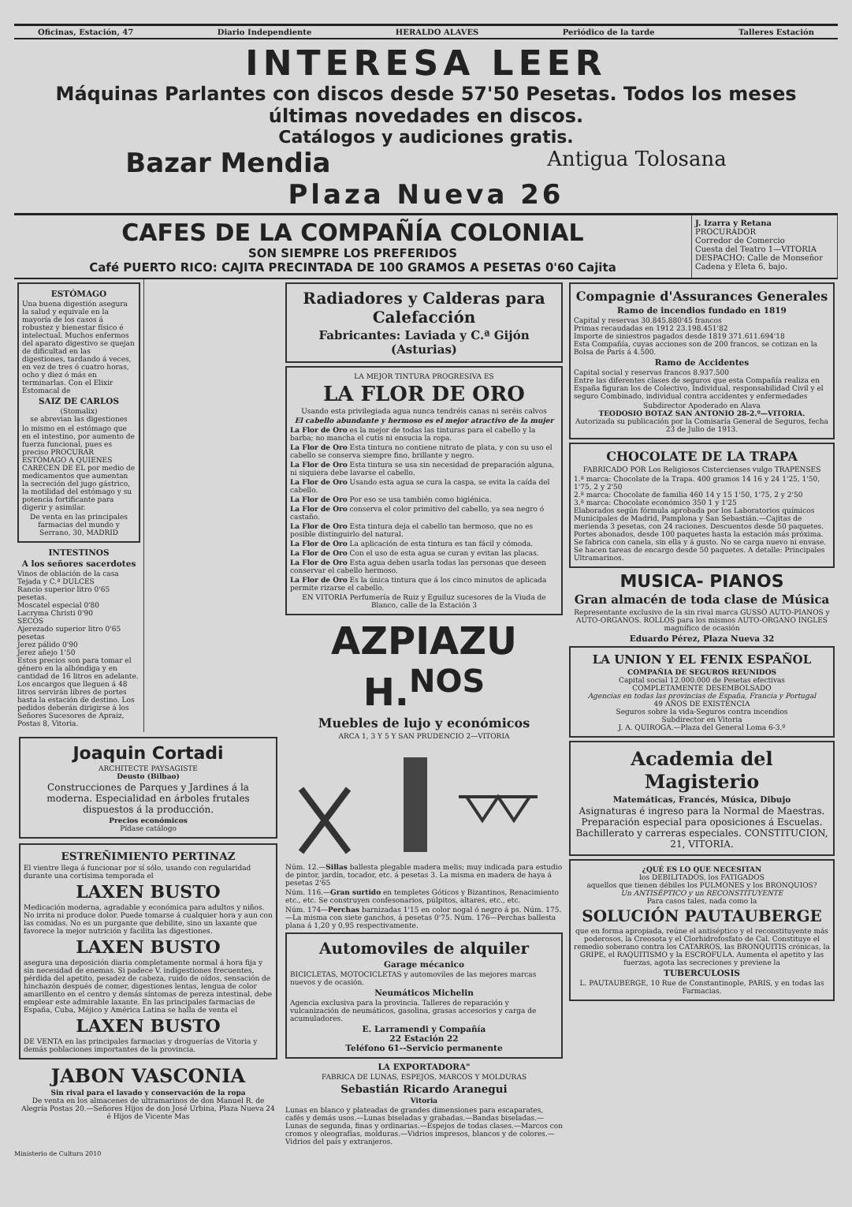Oficinas, Estación, 47 Diario Independiente HERALDO ALAVES Periódico de la tarde Talleres Estación
INTERESA LEER
Máquinas Parlantes con discos desde 57'50 Pesetas. Todos los meses últimas novedades en discos.
Catálogos y audiciones gratis.
Bazar Mendia Antigua Tolosana
Plaza Nueva 26
CAFES DE LA COMPAÑÍA COLONIAL
SON SIEMPRE LOS PREFERIDOS
Café PUERTO RICO: CAJITA PRECINTADA DE 100 GRAMOS A PESETAS 0'60 Cajita
J. Izarra y Retana
PROCURADOR
Corredor de Comercio
Cuesta del Teatro 1—VITORIA
DESPACHO: Calle de Monseñor Cadena y Eleta 6, bajo.
ESTÓMAGO
Una buena digestión asegura la salud y equivale en la mayoría de los casos á robustez y bienestar físico é intelectual. Muchos enfermos del aparato digestivo se quejan de dificultad en las digestiones, tardando á veces, en vez de tres ó cuatro horas, ocho y diez ó más en terminarlas. Con el Elixir Estomacal de
SAIZ DE CARLOS
(Stomalix)
se abrevian las digestiones
lo mismo en el estómago que en el intestino, por aumento de fuerza funcional, pues es preciso PROCURAR ESTÓMAGO A QUIENES CARECEN DE EL por medio de medicamentos que aumentan la secreción del jugo gástrico, la motilidad del estómago y su potencia fortificante para digerir y asimilar.
De venta en las principales farmacias del mundo y Serrano, 30, MADRID
INTESTINOS
A los señores sacerdotes
Vinos de oblación de la casa Tejada y C.ª DULCES
Rancio superior litro 0'65 pesetas.
Moscatel especial 0'80
Lacryma Christi 0'90
SECOS
Ajerezado superior litro 0'65 pesetas
Jerez pálido 0'90
Jerez añejo 1'50
Estos precios son para tomar el género en la alhóndiga y en cantidad de 16 litros en adelante. Los encargos que lleguen á 48 litros servirán libres de portes hasta la estación de destino. Los pedidos deberán dirigirse á los Señores Sucesores de Apraiz, Postas 8, Vitoria.
Joaquin Cortadi
ARCHITECTE PAYSAGISTE
Deusto (Bilbao)
Construcciones de Parques y Jardines á la moderna. Especialidad en árboles frutales dispuestos á la producción.
Precios económicos
Pídase catálogo
ESTREÑIMIENTO PERTINAZ
El vientre llega á funcionar por sí sólo, usando con regularidad durante una cortísima temporada el
LAXEN BUSTO
Medicación moderna, agradable y económica para adultos y niños. No irrita ni produce dolor. Puede tomarse á cualquier hora y aun con las comidas. No es un purgante que debilite, sino un laxante que favorece la mejor nutrición y facilita las digestiones.
LAXEN BUSTO
asegura una deposición diaria completamente normal á hora fija y sin necesidad de enemas. Si padece V. indigestiones frecuentes, pérdida del apetito, pesadez de cabeza, ruido de oídos, sensación de hinchazón después de comer, digestiones lentas, lengua de color amarillento en el centro y demás síntomas de pereza intestinal, debe emplear este admirable laxante. En las principales farmacias de España, Cuba, Méjico y América Latina se halla de venta el
LAXEN BUSTO
DE VENTA en las principales farmacias y droguerías de Vitoria y demás poblaciones importantes de la provincia.
JABON VASCONIA
Sin rival para el lavado y conservación de la ropa
De venta en los almacenes de ultramarinos de don Manuel R. de Alegría Postas 20.—Señores Hijos de don José Urbina, Plaza Nueva 24 é Hijos de Vicente Mas
Radiadores y Calderas para Calefacción
Fabricantes: Laviada y C.ª Gijón (Asturias)
LA MEJOR TINTURA PROGRESIVA ES
LA FLOR DE ORO
Usando esta privilegiada agua nunca tendréis canas ni seréis calvos
El cabello abundante y hermoso es el mejor atractivo de la mujer
La Flor de Oro es la mejor de todas las tinturas para el cabello y la barba; no mancha el cutis ni ensucia la ropa.
La Flor de Oro Esta tintura no contiene nitrato de plata, y con su uso el cabello se conserva siempre fino, brillante y negro.
La Flor de Oro Esta tintura se usa sin necesidad de preparación alguna, ni siquiera debe lavarse el cabello.
La Flor de Oro Usando esta agua se cura la caspa, se evita la caída del cabello.
La Flor de Oro Por eso se usa también como higiénica.
La Flor de Oro conserva el color primitivo del cabello, ya sea negro ó castaño.
La Flor de Oro Esta tintura deja el cabello tan hermoso, que no es posible distinguirlo del natural.
La Flor de Oro La aplicación de esta tintura es tan fácil y cómoda.
La Flor de Oro Con el uso de esta agua se curan y evitan las placas.
La Flor de Oro Esta agua deben usarla todas las personas que deseen conservar el cabello hermoso.
La Flor de Oro Es la única tintura que á los cinco minutos de aplicada permite rizarse el cabello.
EN VITORIA Perfumería de Ruiz y Eguiluz sucesores de la Viuda de Blanco, calle de la Estación 3
AZPIAZU H.<sup>NOS</sup>
Muebles de lujo y económicos
ARCA 1, 3 Y 5 Y SAN PRUDENCIO 2—VITORIA
Núm. 12.—Sillas ballesta plegable madera melis; muy indicada para estudio de pintor, jardín, tocador, etc. á pesetas 3. La misma en madera de haya á pesetas 2'65
Núm. 116.—Gran surtido en templetes Góticos y Bizantinos, Renacimiento etc., etc. Se construyen confesonarios, púlpitos, altares, etc., etc.
Núm. 174—Perchas barnizadas 1'15 en color nogal ó negro á ps. Núm. 175.—La misma con siete ganchos, á pesetas 0'75. Núm. 176—Perchas ballesta plana á 1,20 y 0,95 respectivamente.
Automoviles de alquiler
Garage mécanico
BICICLETAS, MOTOCICLETAS y automoviles de las mejores marcas nuevos y de ocasión.
Neumáticos Michelin
Agencia exclusiva para la provincia. Talleres de reparación y vulcanización de neumáticos, gasolina, grasas accesorios y carga de acumuladores.
E. Larramendi y Compañía
22 Estación 22
Teléfono 61--Servicio permanente
LA EXPORTADORA"
FABRICA DE LUNAS, ESPEJOS, MARCOS Y MOLDURAS
Sebastián Ricardo Aranegui
Vitoria
Lunas en blanco y plateadas de grandes dimensiones para escaparates, cafés y demás usos.—Lunas biseladas y grabadas.—Bandas biseladas.—Lunas de segunda, finas y ordinarias.—Espejos de todas clases.—Marcos con cromos y oleografías, molduras.—Vidrios impresos, blancos y de colores.—Vidrios del país y extranjeros.
Compagnie d'Assurances Generales
Ramo de incendios fundado en 1819
Capital y reservas 30.845.880'45 francos
Primas recaudadas en 1912 23.198.451'82
Importe de siniestros pagados desde 1819 371.611.694'18
Esta Compañía, cuyas acciones son de 200 francos, se cotizan en la Bolsa de París á 4.500.
Ramo de Accidentes
Capital social y reservas francos 8.937.500
Entre las diferentes clases de seguros que esta Compañía realiza en España figuran los de Colectivo, Individual, responsabilidad Civil y el seguro Combinado, individual contra accidentes y enfermedades
Subdirector Apoderado en Alava
TEODOSIO BOTAZ SAN ANTONIO 28-2.º—VITORIA.
Autorizada su publicación por la Comisaría General de Seguros, fecha 23 de Julio de 1913.
CHOCOLATE DE LA TRAPA
FABRICADO POR Los Religiosos Cistercienses vulgo TRAPENSES
1.ª marca: Chocolate de la Trapa. 400 gramos 14 16 y 24 1'25, 1'50, 1'75, 2 y 2'50
2.ª marca: Chocolate de familia 460 14 y 15 1'50, 1'75, 2 y 2'50
3.ª marca: Chocolate económico 350 1 y 1'25
Elaborados según fórmula aprobada por los Laboratorios químicos Municipales de Madrid, Pamplona y San Sebastián.—Cajitas de merienda 3 pesetas, con 24 raciones. Descuentos desde 50 paquetes. Portes abonados, desde 100 paquetes hasta la estación más próxima. Se fabrica con canela, sin ella y á gusto. No se carga nuevo ni envase. Se hacen tareas de encargo desde 50 paquetes. A detalle: Principales Ultramarinos.
MUSICA- PIANOS
Gran almacén de toda clase de Música
Representante exclusivo de la sin rival marca GUSSÓ AUTO-PIANOS y AUTO-ORGANOS. ROLLOS para los mismos AUTO-ORGANO INGLES magnífico de ocasión
Eduardo Pérez, Plaza Nueva 32
LA UNION Y EL FENIX ESPAÑOL
COMPAÑIA DE SEGUROS REUNIDOS
Capital social 12.000.000 de Pesetas efectivas
COMPLETAMENTE DESEMBOLSADO
Agencias en todas las provincias de España, Francia y Portugal
49 AÑOS DE EXISTENCIA
Seguros sobre la vida-Seguros contra incendios
Subdirector en Vitoria
J. A. QUIROGA.—Plaza del General Loma 6-3.º
Academia del Magisterio
Matemáticas, Francés, Música, Dibujo
Asignaturas é ingreso para la Normal de Maestras. Preparación especial para oposiciones á Escuelas. Bachillerato y carreras especiales. CONSTITUCION, 21, VITORIA.
¿QUÉ ES LO QUE NECESITAN
los DEBILITADOS, los FATIGADOS
aquellos que tienen débiles los PULMONES y los BRONQUIOS?
Un ANTISÉPTICO y un RECONSTITUYENTE
Para casos tales, nada como la
SOLUCIÓN PAUTAUBERGE
que en forma apropiada, reúne el antiséptico y el reconstituyente más poderosos, la Creosota y el Clorhidrofosfato de Cal. Constituye el remedio soberano contra los CATARROS, las BRONQUITIS crónicas, la GRIPE, el RAQUITISMO y la ESCRÓFULA. Aumenta el apetito y las fuerzas, agota las secreciones y previene la
TUBERCULOSIS
L. PAUTAUBERGE, 10 Rue de Constantinople, PARIS, y en todas las Farmacias.
Ministerio de Cultura 2010